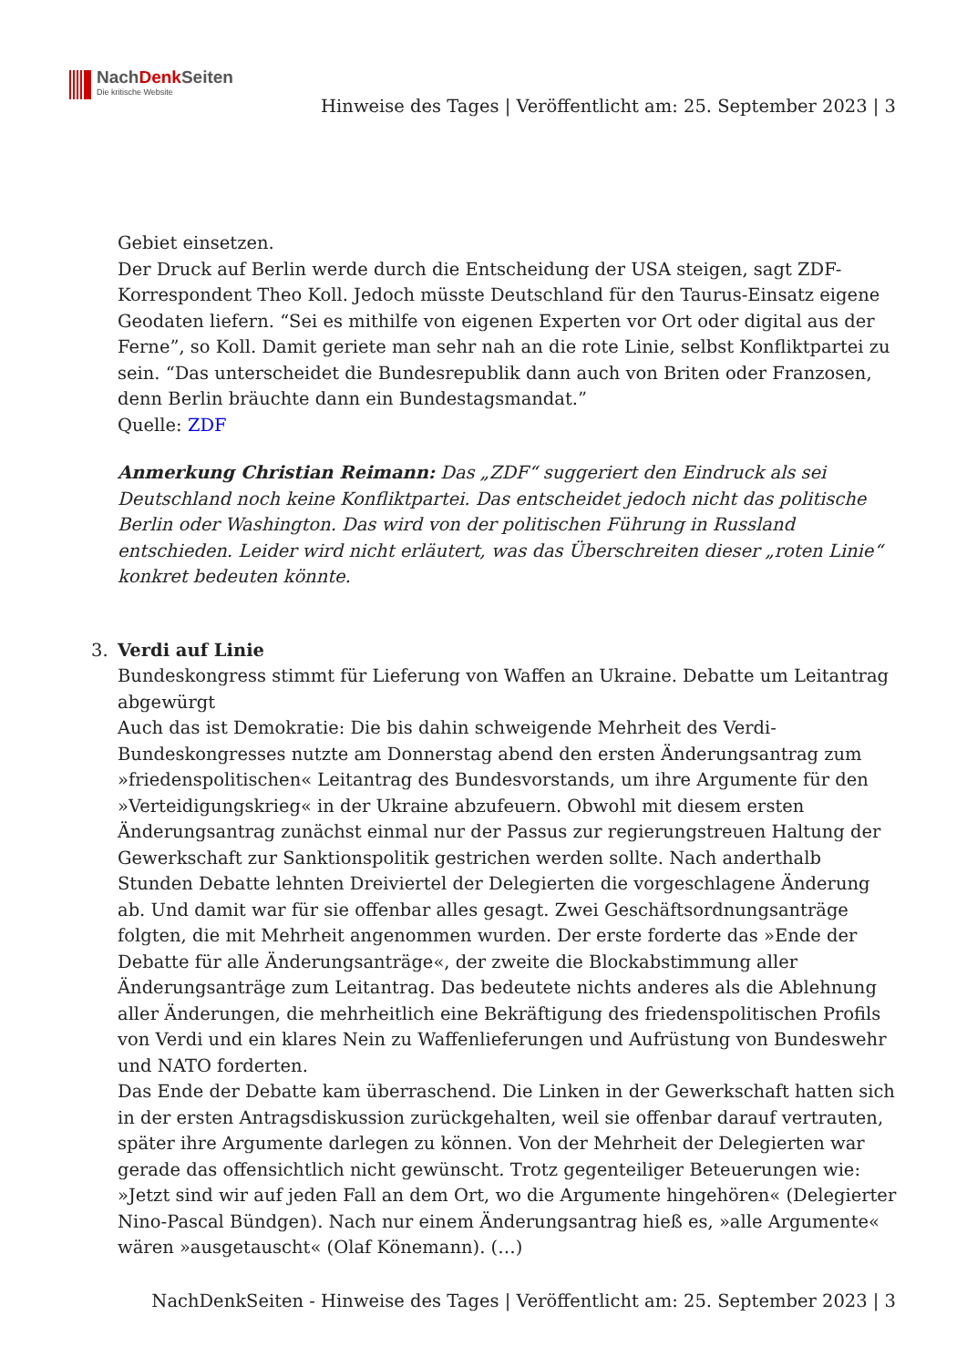NachDenk Seiten
Die kritische Website
Hinweise des Tages | Veröffentlicht am: 25. September 2023 | 3
Gebiet einsetzen.
Der Druck auf Berlin werde durch die Entscheidung der USA steigen, sagt ZDF-Korrespondent Theo Koll. Jedoch müsste Deutschland für den Taurus-Einsatz eigene Geodaten liefern. “Sei es mithilfe von eigenen Experten vor Ort oder digital aus der Ferne”, so Koll. Damit geriete man sehr nah an die rote Linie, selbst Konfliktpartei zu sein. “Das unterscheidet die Bundesrepublik dann auch von Briten oder Franzosen, denn Berlin bräuchte dann ein Bundestagsmandat.”
Quelle: ZDF
Anmerkung Christian Reimann: Das „ZDF“ suggeriert den Eindruck als sei Deutschland noch keine Konfliktpartei. Das entscheidet jedoch nicht das politische Berlin oder Washington. Das wird von der politischen Führung in Russland entschieden. Leider wird nicht erläutert, was das Überschreiten dieser „roten Linie“ konkret bedeuten könnte.
3.
Verdi auf Linie
Bundeskongress stimmt für Lieferung von Waffen an Ukraine. Debatte um Leitantrag abgewürgt
Auch das ist Demokratie: Die bis dahin schweigende Mehrheit des Verdi-Bundeskongresses nutzte am Donnerstag abend den ersten Änderungsantrag zum »friedenspolitischen« Leitantrag des Bundesvorstands, um ihre Argumente für den »Verteidigungskrieg« in der Ukraine abzufeuern. Obwohl mit diesem ersten Änderungsantrag zunächst einmal nur der Passus zur regierungstreuen Haltung der Gewerkschaft zur Sanktionspolitik gestrichen werden sollte. Nach anderthalb Stunden Debatte lehnten Dreiviertel der Delegierten die vorgeschlagene Änderung ab. Und damit war für sie offenbar alles gesagt. Zwei Geschäftsordnungsanträge folgten, die mit Mehrheit angenommen wurden. Der erste forderte das »Ende der Debatte für alle Änderungsanträge«, der zweite die Blockabstimmung aller Änderungsanträge zum Leitantrag. Das bedeutete nichts anderes als die Ablehnung aller Änderungen, die mehrheitlich eine Bekräftigung des friedenspolitischen Profils von Verdi und ein klares Nein zu Waffenlieferungen und Aufrüstung von Bundeswehr und NATO forderten.
Das Ende der Debatte kam überraschend. Die Linken in der Gewerkschaft hatten sich in der ersten Antragsdiskussion zurückgehalten, weil sie offenbar darauf vertrauten, später ihre Argumente darlegen zu können. Von der Mehrheit der Delegierten war gerade das offensichtlich nicht gewünscht. Trotz gegenteiliger Beteuerungen wie: »Jetzt sind wir auf jeden Fall an dem Ort, wo die Argumente hingehören« (Delegierter Nino-Pascal Bündgen). Nach nur einem Änderungsantrag hieß es, »alle Argumente« wären »ausgetauscht« (Olaf Könemann). (…)
NachDenkSeiten - Hinweise des Tages | Veröffentlicht am: 25. September 2023 | 3